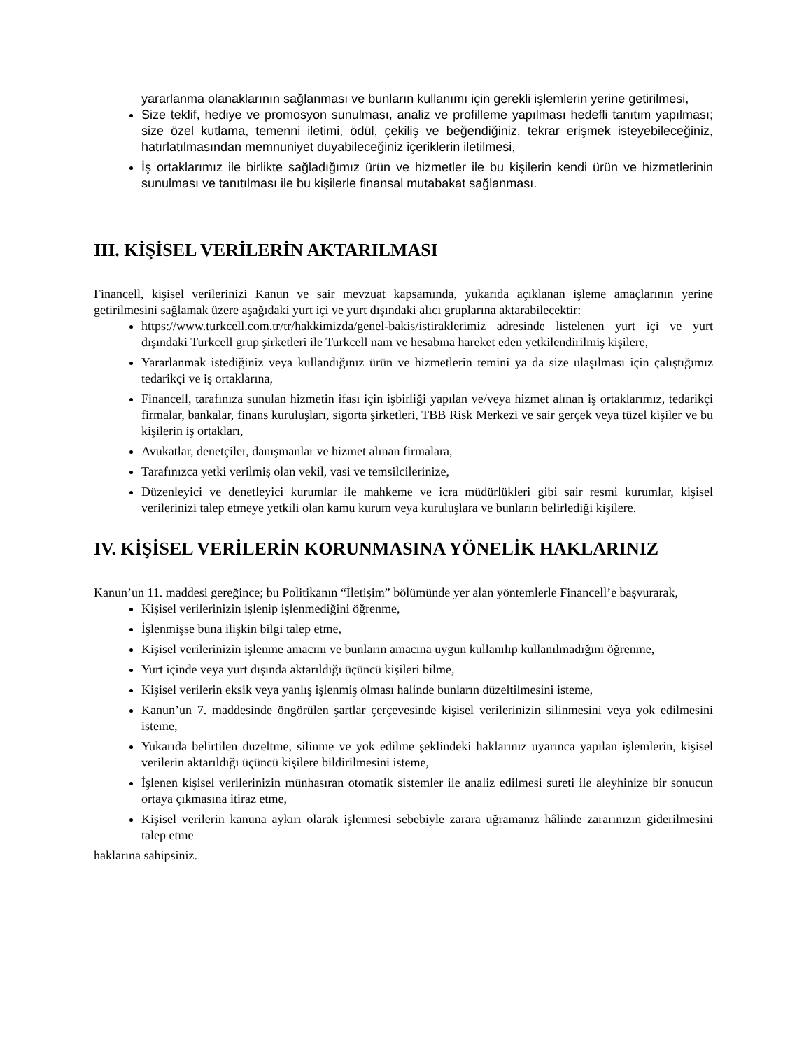yararlanma olanaklarının sağlanması ve bunların kullanımı için gerekli işlemlerin yerine getirilmesi,
Size teklif, hediye ve promosyon sunulması, analiz ve profilleme yapılması hedefli tanıtım yapılması; size özel kutlama, temenni iletimi, ödül, çekiliş ve beğendiğiniz, tekrar erişmek isteyebileceğiniz, hatırlatılmasından memnuniyet duyabileceğiniz içeriklerin iletilmesi,
İş ortaklarımız ile birlikte sağladığımız ürün ve hizmetler ile bu kişilerin kendi ürün ve hizmetlerinin sunulması ve tanıtılması ile bu kişilerle finansal mutabakat sağlanması.
III. KİŞİSEL VERİLERİN AKTARILMASI
Financell, kişisel verilerinizi Kanun ve sair mevzuat kapsamında, yukarıda açıklanan işleme amaçlarının yerine getirilmesini sağlamak üzere aşağıdaki yurt içi ve yurt dışındaki alıcı gruplarına aktarabilecektir:
https://www.turkcell.com.tr/tr/hakkimizda/genel-bakis/istiraklerimiz adresinde listelenen yurt içi ve yurt dışındaki Turkcell grup şirketleri ile Turkcell nam ve hesabına hareket eden yetkilendirilmiş kişilere,
Yararlanmak istediğiniz veya kullandığınız ürün ve hizmetlerin temini ya da size ulaşılması için çalıştığımız tedarikçi ve iş ortaklarına,
Financell, tarafınıza sunulan hizmetin ifası için işbirliği yapılan ve/veya hizmet alınan iş ortaklarımız, tedarikçi firmalar, bankalar, finans kuruluşları, sigorta şirketleri, TBB Risk Merkezi ve sair gerçek veya tüzel kişiler ve bu kişilerin iş ortakları,
Avukatlar, denetçiler, danışmanlar ve hizmet alınan firmalara,
Tarafınızca yetki verilmiş olan vekil, vasi ve temsilcilerinize,
Düzenleyici ve denetleyici kurumlar ile mahkeme ve icra müdürlükleri gibi sair resmi kurumlar, kişisel verilerinizi talep etmeye yetkili olan kamu kurum veya kuruluşlara ve bunların belirlediği kişilere.
IV. KİŞİSEL VERİLERİN KORUNMASINA YÖNELİK HAKLARINIZ
Kanun’un 11. maddesi gereğince; bu Politikanın “İletişim” bölümünde yer alan yöntemlerle Financell’e başvurarak,
Kişisel verilerinizin işlenip işlenmediğini öğrenme,
İşlenmişse buna ilişkin bilgi talep etme,
Kişisel verilerinizin işlenme amacını ve bunların amacına uygun kullanılıp kullanılmadığını öğrenme,
Yurt içinde veya yurt dışında aktarıldığı üçüncü kişileri bilme,
Kişisel verilerin eksik veya yanlış işlenmiş olması halinde bunların düzeltilmesini isteme,
Kanun’un 7. maddesinde öngörülen şartlar çerçevesinde kişisel verilerinizin silinmesini veya yok edilmesini isteme,
Yukarıda belirtilen düzeltme, silinme ve yok edilme şeklindeki haklarınız uyarınca yapılan işlemlerin, kişisel verilerin aktarıldığı üçüncü kişilere bildirilmesini isteme,
İşlenen kişisel verilerinizin münhasıran otomatik sistemler ile analiz edilmesi sureti ile aleyhinize bir sonucun ortaya çıkmasına itiraz etme,
Kişisel verilerin kanuna aykırı olarak işlenmesi sebebiyle zarara uğramanız hâlinde zararınızın giderilmesini talep etme
haklarına sahipsiniz.